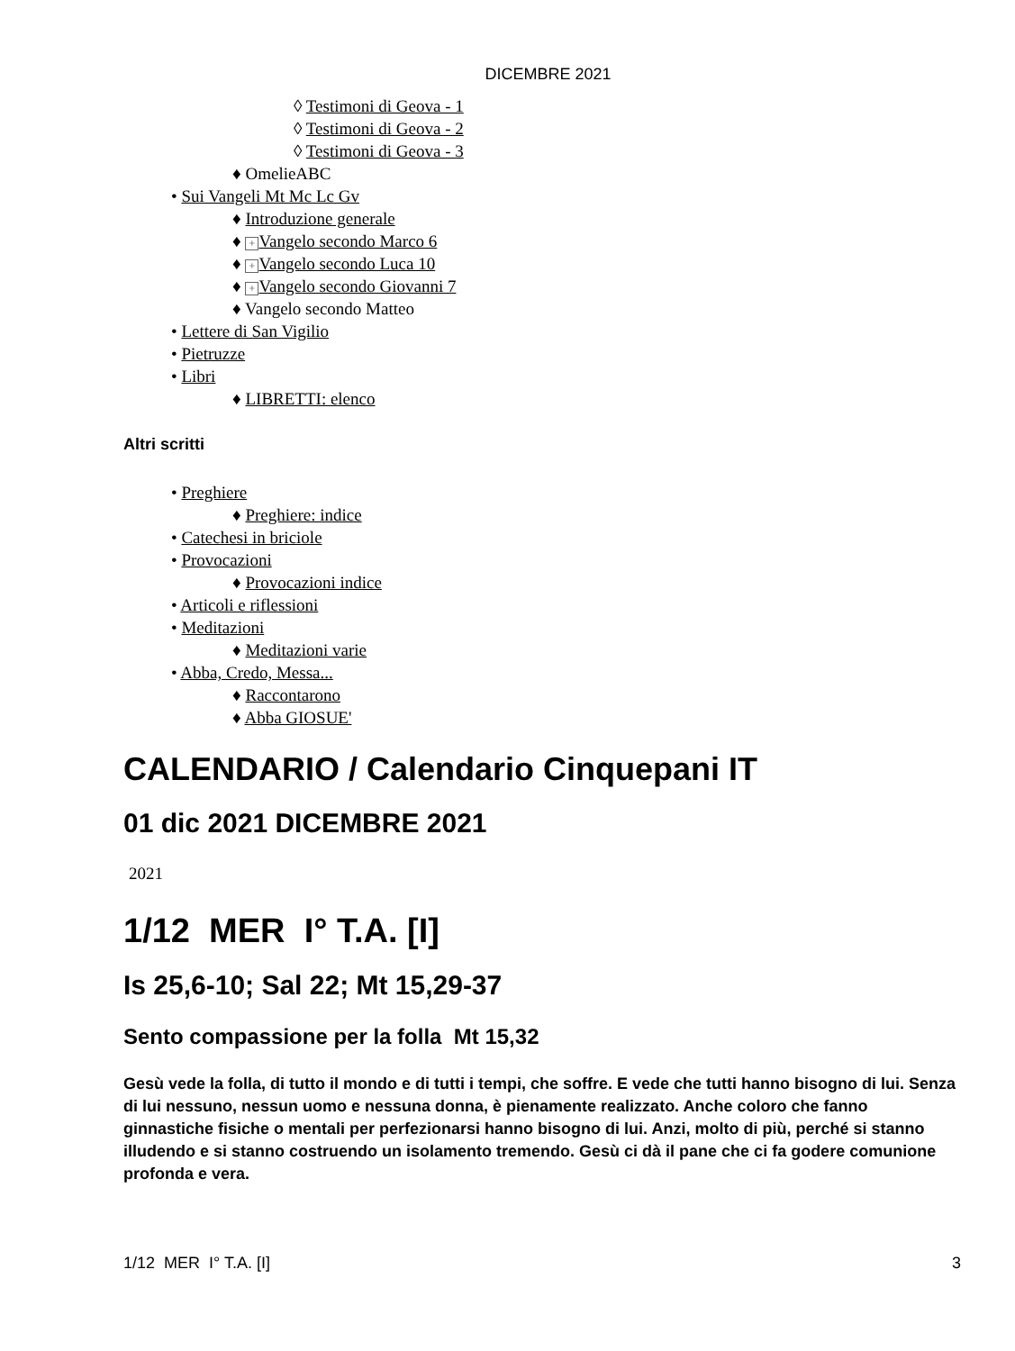DICEMBRE 2021
◊ Testimoni di Geova - 1
◊ Testimoni di Geova - 2
◊ Testimoni di Geova - 3
♦ OmelieABC
• Sui Vangeli Mt Mc Lc Gv
♦ Introduzione generale
♦ + Vangelo secondo Marco 6
♦ + Vangelo secondo Luca 10
♦ + Vangelo secondo Giovanni 7
♦ Vangelo secondo Matteo
• Lettere di San Vigilio
• Pietruzze
• Libri
♦ LIBRETTI: elenco
Altri scritti
• Preghiere
♦ Preghiere: indice
• Catechesi in briciole
• Provocazioni
♦ Provocazioni indice
• Articoli e riflessioni
• Meditazioni
♦ Meditazioni varie
• Abba, Credo, Messa...
♦ Raccontarono
♦ Abba GIOSUE'
CALENDARIO / Calendario Cinquepani IT
01 dic 2021 DICEMBRE 2021
2021
1/12 MER I° T.A. [I]
Is 25,6-10; Sal 22; Mt 15,29-37
Sento compassione per la folla Mt 15,32
Gesù vede la folla, di tutto il mondo e di tutti i tempi, che soffre. E vede che tutti hanno bisogno di lui. Senza di lui nessuno, nessun uomo e nessuna donna, è pienamente realizzato. Anche coloro che fanno ginnastiche fisiche o mentali per perfezionarsi hanno bisogno di lui. Anzi, molto di più, perché si stanno illudendo e si stanno costruendo un isolamento tremendo. Gesù ci dà il pane che ci fa godere comunione profonda e vera.
1/12 MER I° T.A. [I] 3